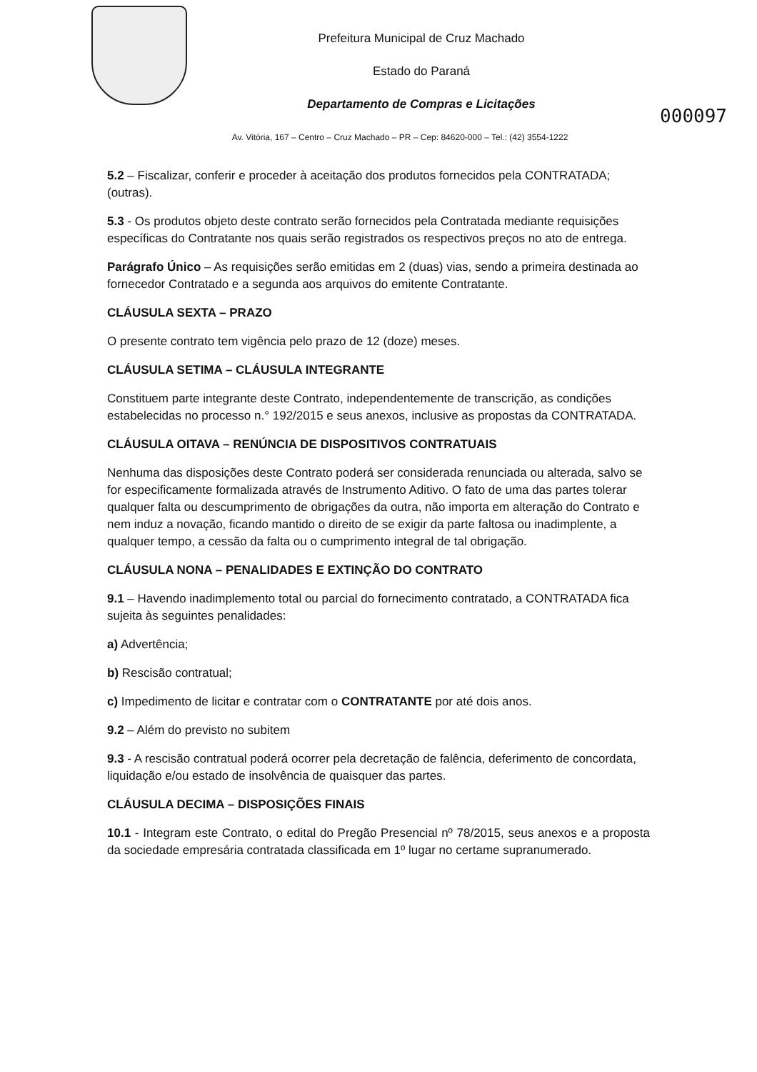Prefeitura Municipal de Cruz Machado
Estado do Paraná
Departamento de Compras e Licitações
000097
Av. Vitória, 167 – Centro – Cruz Machado – PR – Cep: 84620-000 – Tel.: (42) 3554-1222
5.2 – Fiscalizar, conferir e proceder à aceitação dos produtos fornecidos pela CONTRATADA; (outras).
5.3 - Os produtos objeto deste contrato serão fornecidos pela Contratada mediante requisições específicas do Contratante nos quais serão registrados os respectivos preços no ato de entrega.
Parágrafo Único – As requisições serão emitidas em 2 (duas) vias, sendo a primeira destinada ao fornecedor Contratado e a segunda aos arquivos do emitente Contratante.
CLÁUSULA SEXTA – PRAZO
O presente contrato tem vigência pelo prazo de 12 (doze) meses.
CLÁUSULA SETIMA – CLÁUSULA INTEGRANTE
Constituem parte integrante deste Contrato, independentemente de transcrição, as condições estabelecidas no processo n.° 192/2015 e seus anexos, inclusive as propostas da CONTRATADA.
CLÁUSULA OITAVA – RENÚNCIA DE DISPOSITIVOS CONTRATUAIS
Nenhuma das disposições deste Contrato poderá ser considerada renunciada ou alterada, salvo se for especificamente formalizada através de Instrumento Aditivo. O fato de uma das partes tolerar qualquer falta ou descumprimento de obrigações da outra, não importa em alteração do Contrato e nem induz a novação, ficando mantido o direito de se exigir da parte faltosa ou inadimplente, a qualquer tempo, a cessão da falta ou o cumprimento integral de tal obrigação.
CLÁUSULA NONA – PENALIDADES E EXTINÇÃO DO CONTRATO
9.1 – Havendo inadimplemento total ou parcial do fornecimento contratado, a CONTRATADA fica sujeita às seguintes penalidades:
a) Advertência;
b) Rescisão contratual;
c) Impedimento de licitar e contratar com o CONTRATANTE por até dois anos.
9.2 – Além do previsto no subitem
9.3 - A rescisão contratual poderá ocorrer pela decretação de falência, deferimento de concordata, liquidação e/ou estado de insolvência de quaisquer das partes.
CLÁUSULA DECIMA – DISPOSIÇÕES FINAIS
10.1 - Integram este Contrato, o edital do Pregão Presencial nº 78/2015, seus anexos e a proposta da sociedade empresária contratada classificada em 1º lugar no certame supranumerado.